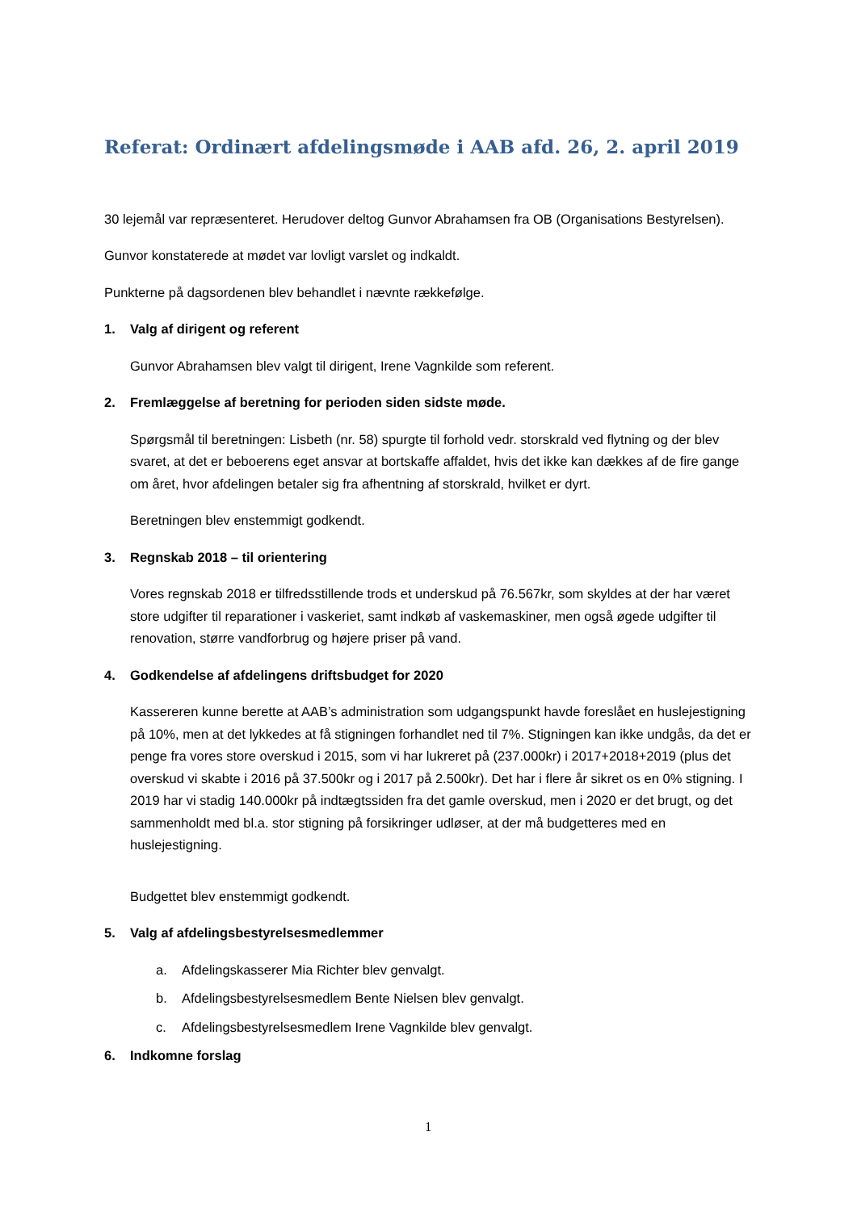Referat: Ordinært afdelingsmøde i AAB afd. 26, 2. april 2019
30 lejemål var repræsenteret. Herudover deltog Gunvor Abrahamsen fra OB (Organisations Bestyrelsen).
Gunvor konstaterede at mødet var lovligt varslet og indkaldt.
Punkterne på dagsordenen blev behandlet i nævnte rækkefølge.
1. Valg af dirigent og referent
Gunvor Abrahamsen blev valgt til dirigent, Irene Vagnkilde som referent.
2. Fremlæggelse af beretning for perioden siden sidste møde.
Spørgsmål til beretningen: Lisbeth (nr. 58) spurgte til forhold vedr. storskrald ved flytning og der blev svaret, at det er beboerens eget ansvar at bortskaffe affaldet, hvis det ikke kan dækkes af de fire gange om året, hvor afdelingen betaler sig fra afhentning af storskrald, hvilket er dyrt.
Beretningen blev enstemmigt godkendt.
3. Regnskab 2018 – til orientering
Vores regnskab 2018 er tilfredsstillende trods et underskud på 76.567kr, som skyldes at der har været store udgifter til reparationer i vaskeriet, samt indkøb af vaskemaskiner, men også øgede udgifter til renovation, større vandforbrug og højere priser på vand.
4. Godkendelse af afdelingens driftsbudget for 2020
Kassereren kunne berette at AAB’s administration som udgangspunkt havde foreslået en huslejestigning på 10%, men at det lykkedes at få stigningen forhandlet ned til 7%. Stigningen kan ikke undgås, da det er penge fra vores store overskud i 2015, som vi har lukreret på (237.000kr) i 2017+2018+2019 (plus det overskud vi skabte i 2016 på 37.500kr og i 2017 på 2.500kr). Det har i flere år sikret os en 0% stigning. I 2019 har vi stadig 140.000kr på indtægtssiden fra det gamle overskud, men i 2020 er det brugt, og det sammenholdt med bl.a. stor stigning på forsikringer udløser, at der må budgetteres med en huslejestigning.
Budgettet blev enstemmigt godkendt.
5. Valg af afdelingsbestyrelsesmedlemmer
a. Afdelingskasserer Mia Richter blev genvalgt.
b. Afdelingsbestyrelsesmedlem Bente Nielsen blev genvalgt.
c. Afdelingsbestyrelsesmedlem Irene Vagnkilde blev genvalgt.
6. Indkomne forslag
1